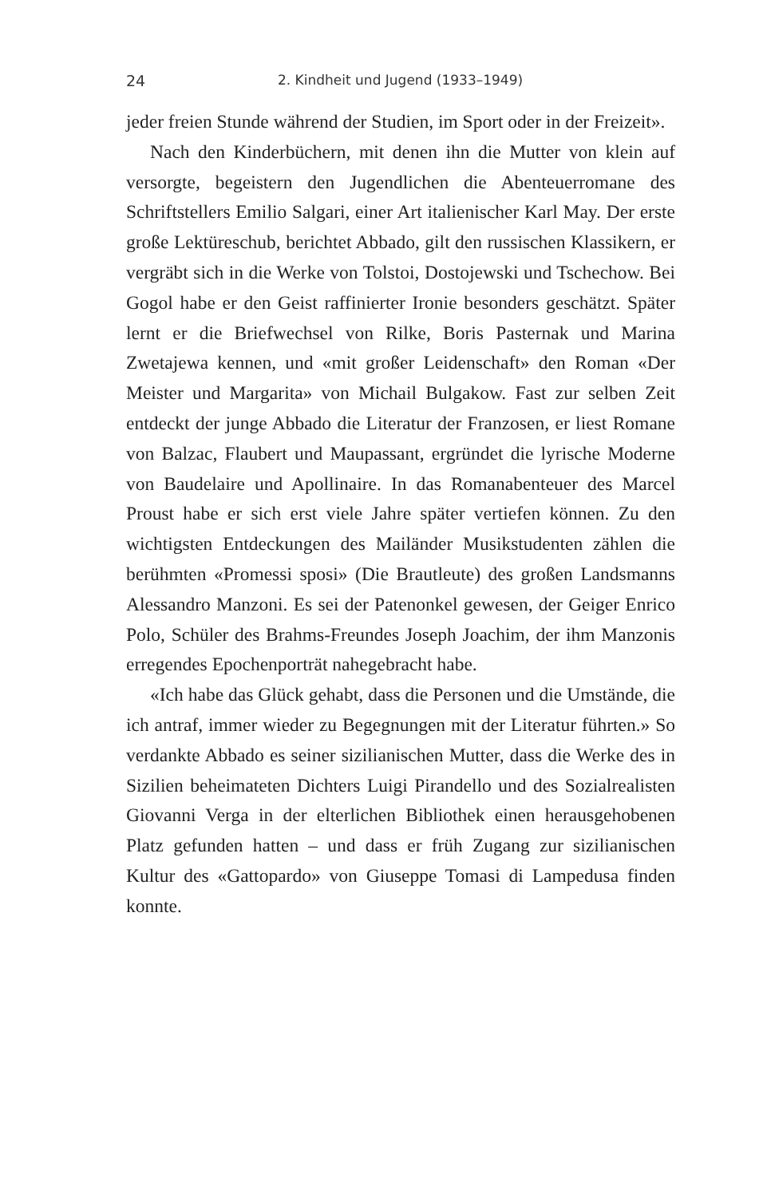24 2. Kindheit und Jugend (1933–1949)
jeder freien Stunde während der Studien, im Sport oder in der Freizeit».
Nach den Kinderbüchern, mit denen ihn die Mutter von klein auf versorgte, begeistern den Jugendlichen die Abenteuerromane des Schriftstellers Emilio Salgari, einer Art italienischer Karl May. Der erste große Lektüreschub, berichtet Abbado, gilt den russischen Klassikern, er vergräbt sich in die Werke von Tolstoi, Dostojewski und Tschechow. Bei Gogol habe er den Geist raffinierter Ironie besonders geschätzt. Später lernt er die Briefwechsel von Rilke, Boris Pasternak und Marina Zwetajewa kennen, und «mit großer Leidenschaft» den Roman «Der Meister und Margarita» von Michail Bulgakow. Fast zur selben Zeit entdeckt der junge Abbado die Literatur der Franzosen, er liest Romane von Balzac, Flaubert und Maupassant, ergründet die lyrische Moderne von Baudelaire und Apollinaire. In das Romanabenteuer des Marcel Proust habe er sich erst viele Jahre später vertiefen können. Zu den wichtigsten Entdeckungen des Mailänder Musikstudenten zählen die berühmten «Promessi sposi» (Die Brautleute) des großen Landsmanns Alessandro Manzoni. Es sei der Patenonkel gewesen, der Geiger Enrico Polo, Schüler des Brahms-Freundes Joseph Joachim, der ihm Manzonis erregendes Epochenporträt nahegebracht habe.
«Ich habe das Glück gehabt, dass die Personen und die Umstände, die ich antraf, immer wieder zu Begegnungen mit der Literatur führten.» So verdankte Abbado es seiner sizilianischen Mutter, dass die Werke des in Sizilien beheimateten Dichters Luigi Pirandello und des Sozialrealisten Giovanni Verga in der elterlichen Bibliothek einen herausgehobenen Platz gefunden hatten – und dass er früh Zugang zur sizilianischen Kultur des «Gattopardo» von Giuseppe Tomasi di Lampedusa finden konnte.